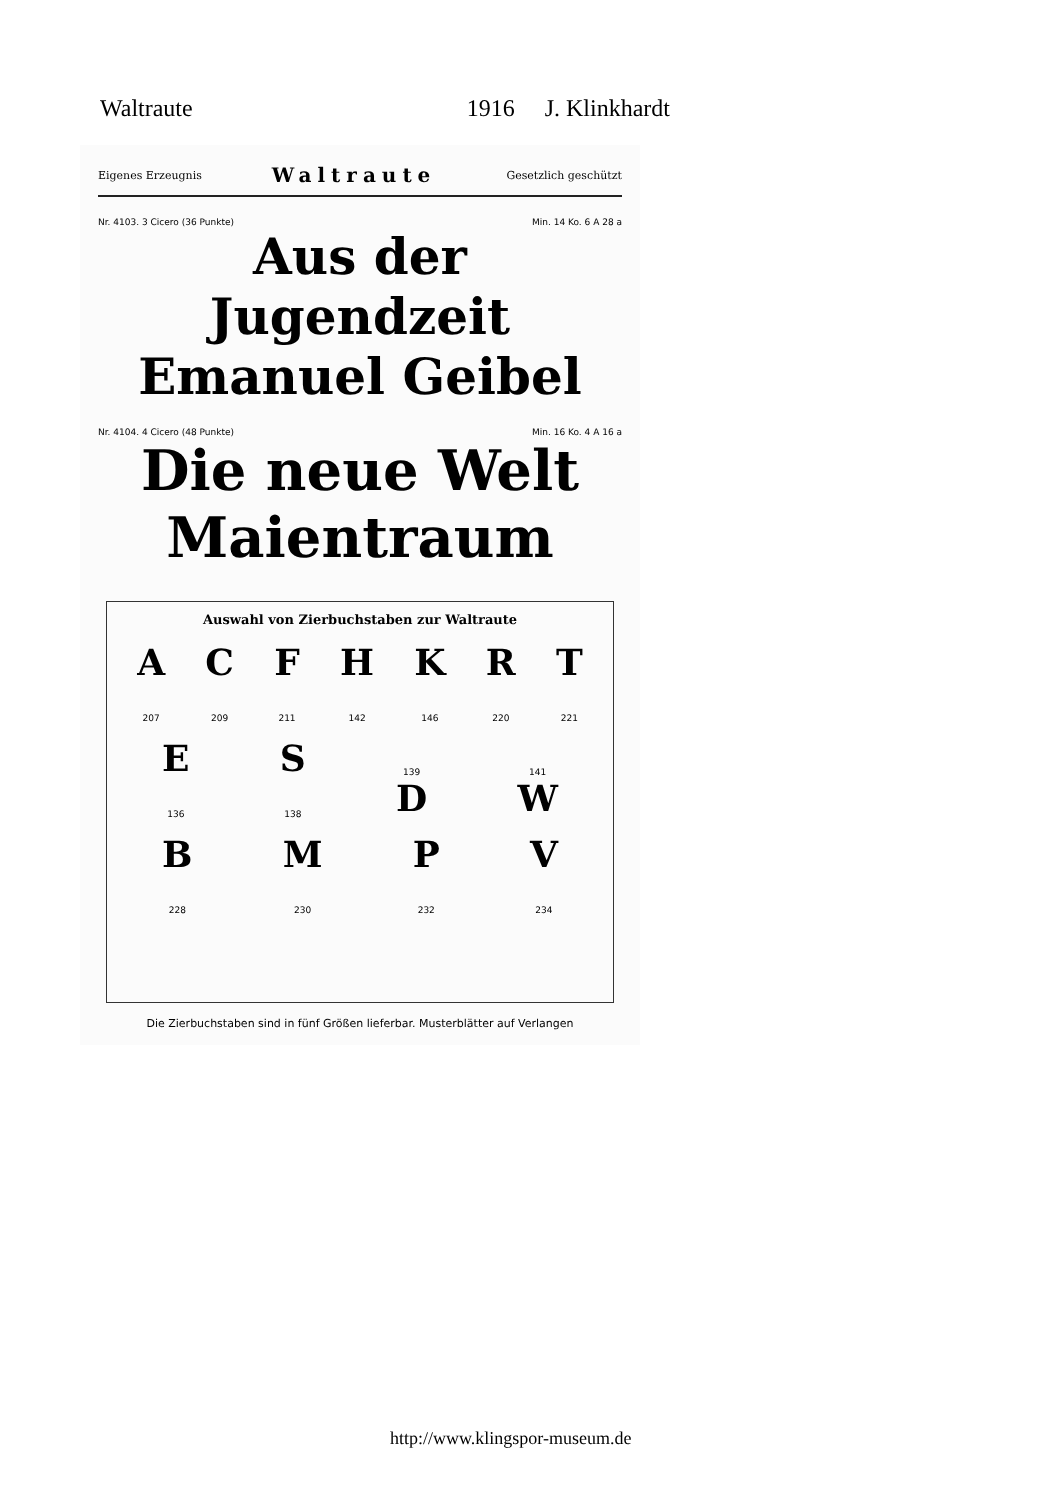Waltraute 1916 J. Klinkhardt
Eigenes Erzeugnis Waltraute Gesetzlich geschützt
Nr. 4103. 3 Cicero (36 Punkte) Min. 14 Ko. 6 A 28 a
Aus der Jugendzeit
Emanuel Geibel
Nr. 4104. 4 Cicero (48 Punkte) Min. 16 Ko. 4 A 16 a
Die neue Welt
Maientraum
Auswahl von Zierbuchstaben zur Waltraute
A
207 C
209 F
211 H
142 K
146 R
220 T
221
E
136 S
138 139
D 141
W
B
228 M
230 P
232 V
234
Die Zierbuchstaben sind in fünf Größen lieferbar. Musterblätter auf Verlangen
http://www.klingspor-museum.de